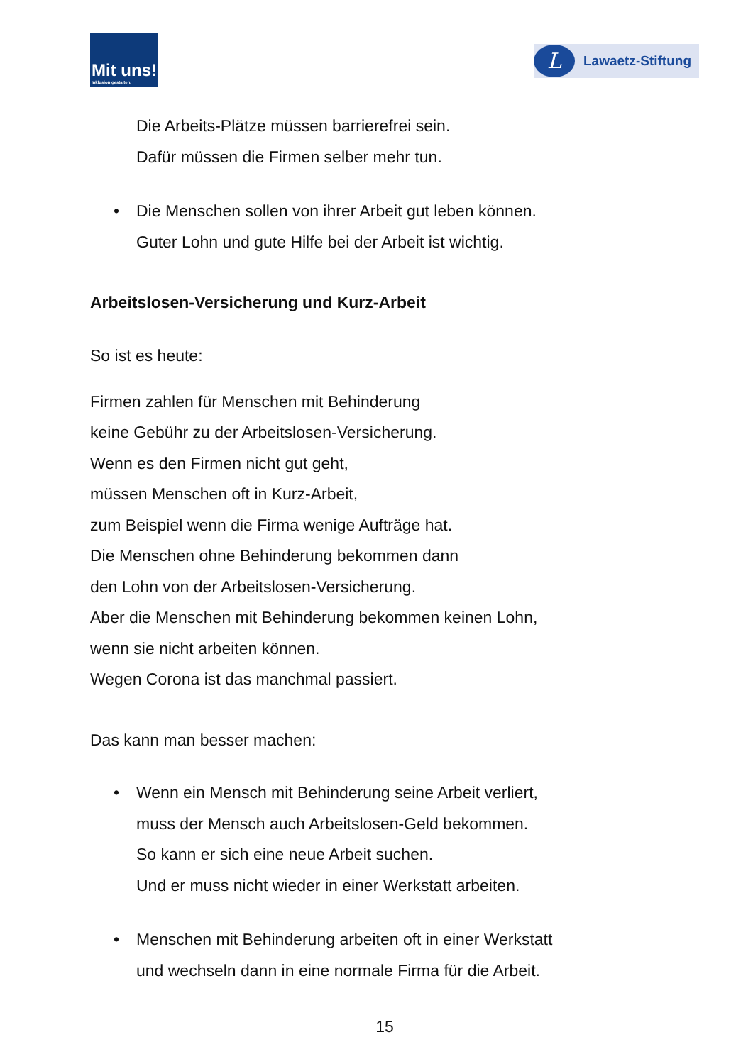Mit uns!
Inklusion gestalten.
L
Lawaetz-Stiftung
Die Arbeits-Plätze müssen barrierefrei sein.
Dafür müssen die Firmen selber mehr tun.
• Die Menschen sollen von ihrer Arbeit gut leben können.
Guter Lohn und gute Hilfe bei der Arbeit ist wichtig.
Arbeitslosen-Versicherung und Kurz-Arbeit
So ist es heute:
Firmen zahlen für Menschen mit Behinderung
keine Gebühr zu der Arbeitslosen-Versicherung.
Wenn es den Firmen nicht gut geht,
müssen Menschen oft in Kurz-Arbeit,
zum Beispiel wenn die Firma wenige Aufträge hat.
Die Menschen ohne Behinderung bekommen dann
den Lohn von der Arbeitslosen-Versicherung.
Aber die Menschen mit Behinderung bekommen keinen Lohn,
wenn sie nicht arbeiten können.
Wegen Corona ist das manchmal passiert.
Das kann man besser machen:
• Wenn ein Mensch mit Behinderung seine Arbeit verliert,
muss der Mensch auch Arbeitslosen-Geld bekommen.
So kann er sich eine neue Arbeit suchen.
Und er muss nicht wieder in einer Werkstatt arbeiten.
• Menschen mit Behinderung arbeiten oft in einer Werkstatt
und wechseln dann in eine normale Firma für die Arbeit.
15